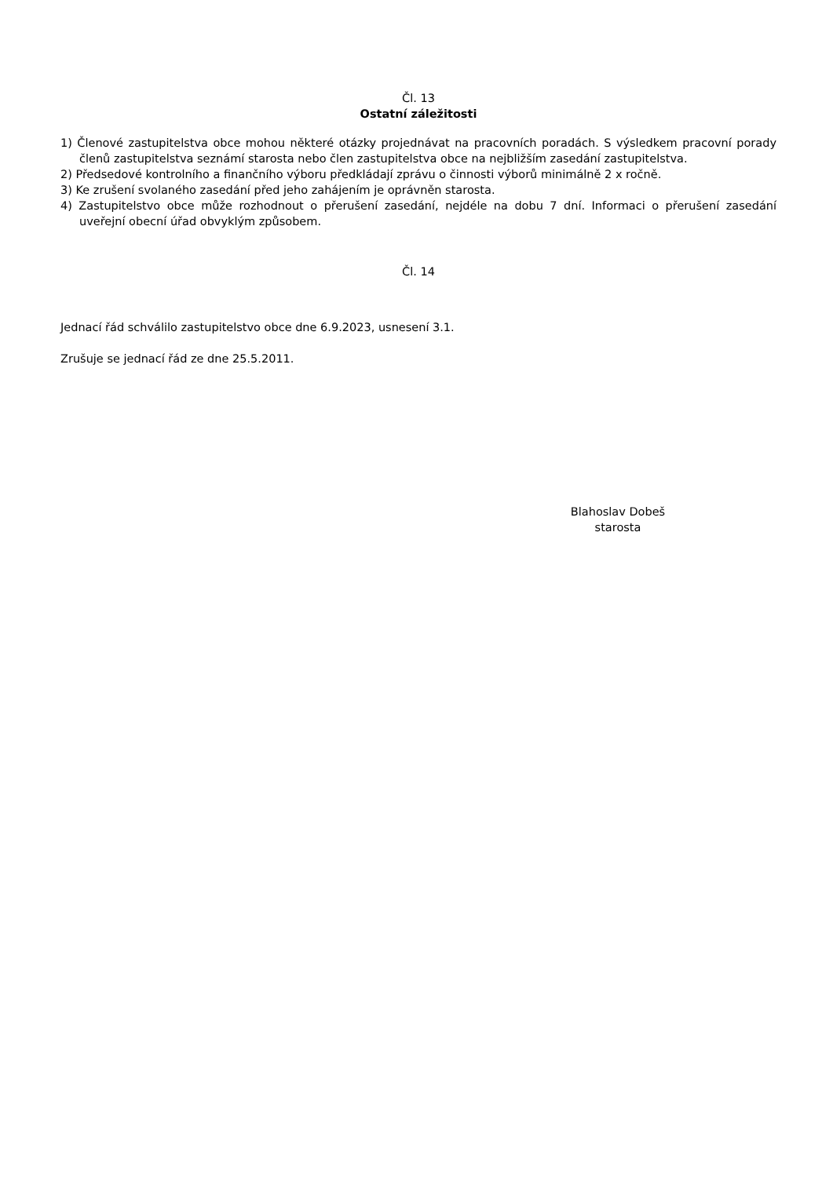Čl. 13
Ostatní záležitosti
1) Členové zastupitelstva obce mohou některé otázky projednávat na pracovních poradách. S výsledkem pracovní porady členů zastupitelstva seznámí starosta nebo člen zastupitelstva obce na nejbližším zasedání zastupitelstva.
2) Předsedové kontrolního a finančního výboru předkládají zprávu o činnosti výborů minimálně 2 x ročně.
3) Ke zrušení svolaného zasedání před jeho zahájením je oprávněn starosta.
4) Zastupitelstvo obce může rozhodnout o přerušení zasedání, nejdéle na dobu 7 dní. Informaci o přerušení zasedání uveřejní obecní úřad obvyklým způsobem.
Čl. 14
Jednací řád schválilo zastupitelstvo obce dne 6.9.2023, usnesení 3.1.
Zrušuje se jednací řád ze dne 25.5.2011.
Blahoslav Dobeš
starosta